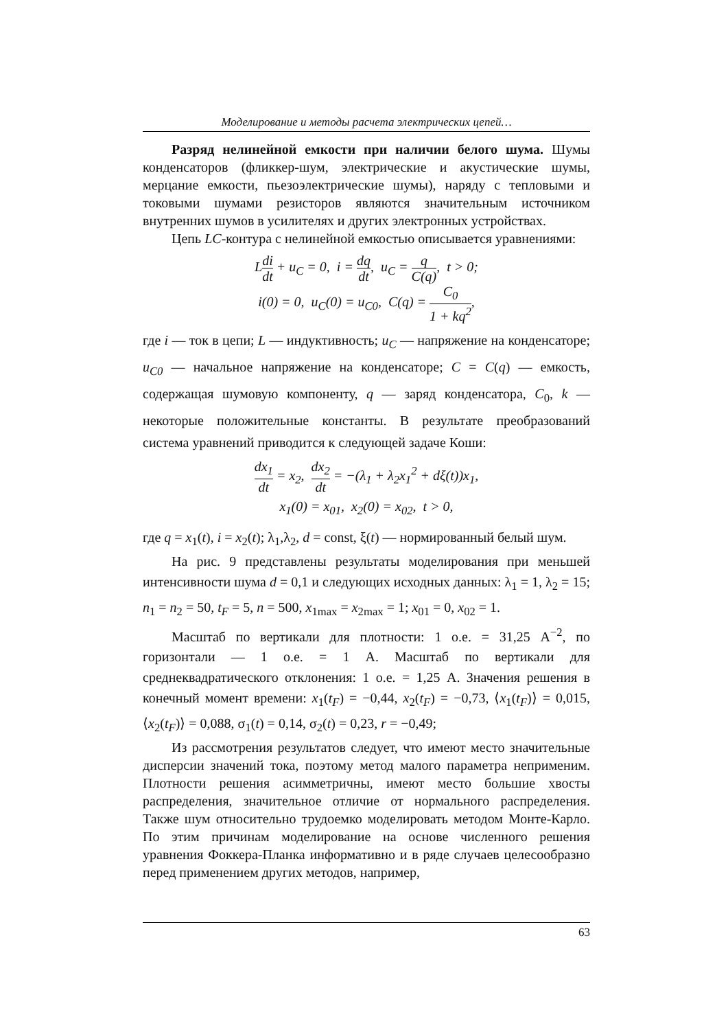Моделирование и методы расчета электрических цепей…
Разряд нелинейной емкости при наличии белого шума. Шумы конденсаторов (фликкер-шум, электрические и акустические шумы, мерцание емкости, пьезоэлектрические шумы), наряду с тепловыми и токовыми шумами резисторов являются значительным источником внутренних шумов в усилителях и других электронных устройствах.
Цепь LC-контура с нелинейной емкостью описывается уравнениями:
Ldi dt + u<sub>C</sub> = 0, i = dq dt, u<sub>C</sub> = q C(q), t > 0;
i(0) = 0, u<sub>C</sub>(0) = u<sub>C0</sub>, C(q) = C<sub>0</sub> 1 + kq<sup>2</sup>,
где i — ток в цепи; L — индуктивность; u<sub>C</sub> — напряжение на конденсаторе; u<sub>C0</sub> — начальное напряжение на конденсаторе; C = C(q) — емкость, содержащая шумовую компоненту, q — заряд конденсатора, C<sub>0</sub>, k — некоторые положительные константы. В результате преобразований система уравнений приводится к следующей задаче Коши:
dx<sub>1</sub> dt = x<sub>2</sub>, dx<sub>2</sub> dt = −(λ<sub>1</sub> + λ<sub>2</sub>x<sub>1</sub><sup>2</sup> + dξ(t))x<sub>1</sub>,
x<sub>1</sub>(0) = x<sub>01</sub>, x<sub>2</sub>(0) = x<sub>02</sub>, t > 0,
где q = x<sub>1</sub>(t), i = x<sub>2</sub>(t); λ<sub>1</sub>,λ<sub>2</sub>, d = const, ξ(t) — нормированный белый шум.
На рис. 9 представлены результаты моделирования при меньшей интенсивности шума d = 0,1 и следующих исходных данных: λ<sub>1</sub> = 1, λ<sub>2</sub> = 15; n<sub>1</sub> = n<sub>2</sub> = 50, t<sub>F</sub> = 5, n = 500, x<sub>1max</sub> = x<sub>2max</sub> = 1; x<sub>01</sub> = 0, x<sub>02</sub> = 1.
Масштаб по вертикали для плотности: 1 о.е. = 31,25 А<sup>−2</sup>, по горизонтали — 1 о.е. = 1 А. Масштаб по вертикали для среднеквадратического отклонения: 1 о.е. = 1,25 А. Значения решения в конечный момент времени: x<sub>1</sub>(t<sub>F</sub>) = −0,44, x<sub>2</sub>(t<sub>F</sub>) = −0,73, ⟨x<sub>1</sub>(t<sub>F</sub>)⟩ = 0,015, ⟨x<sub>2</sub>(t<sub>F</sub>)⟩ = 0,088, σ<sub>1</sub>(t) = 0,14, σ<sub>2</sub>(t) = 0,23, r = −0,49;
Из рассмотрения результатов следует, что имеют место значительные дисперсии значений тока, поэтому метод малого параметра неприменим. Плотности решения асимметричны, имеют место большие хвосты распределения, значительное отличие от нормального распределения. Также шум относительно трудоемко моделировать методом Монте-Карло. По этим причинам моделирование на основе численного решения уравнения Фоккера-Планка информативно и в ряде случаев целесообразно перед применением других методов, например,
63